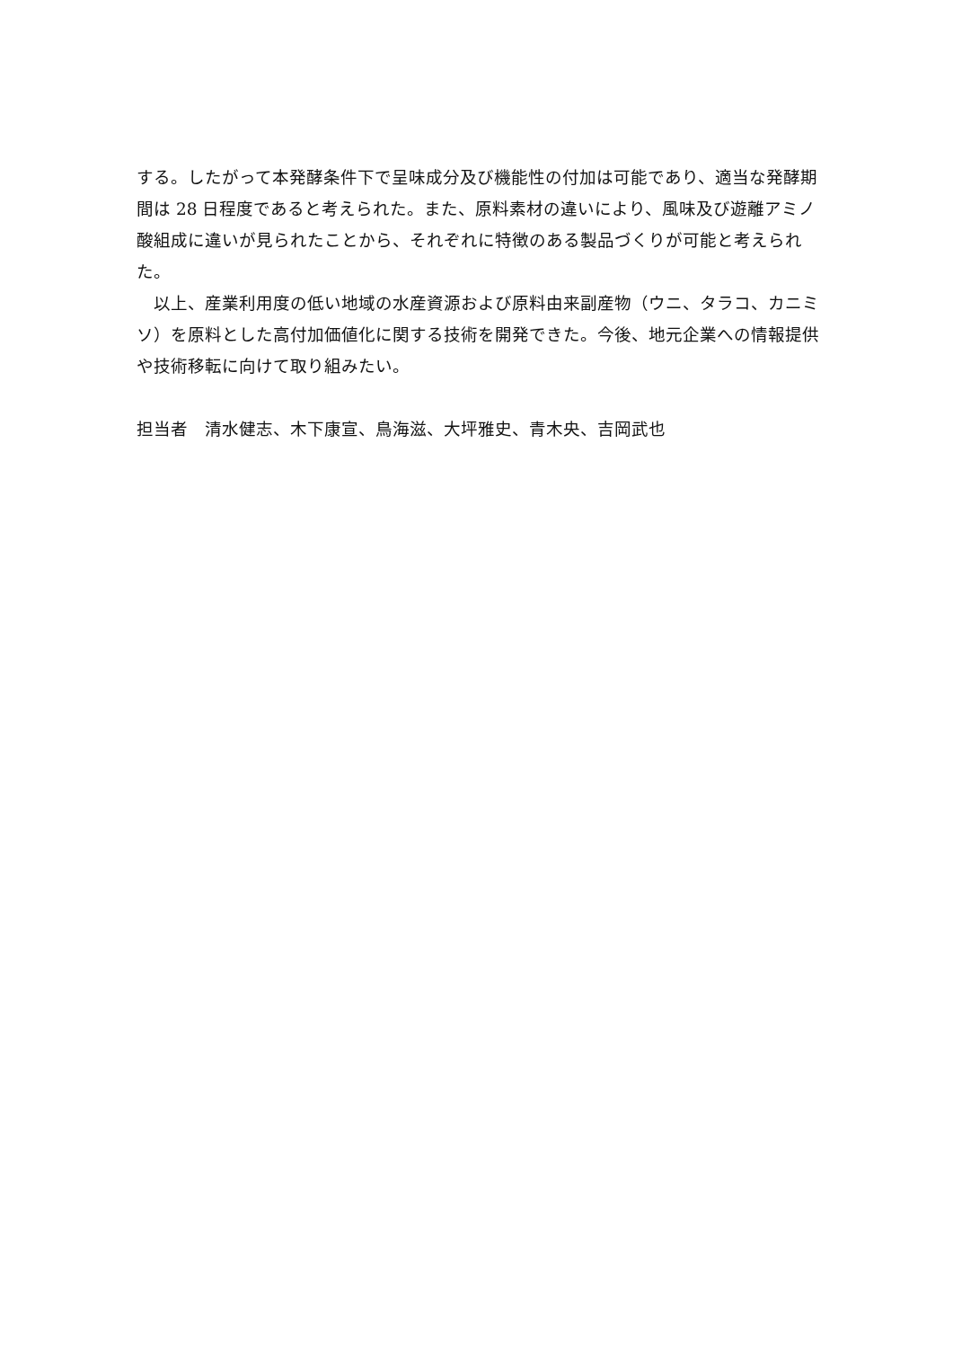する。したがって本発酵条件下で呈味成分及び機能性の付加は可能であり、適当な発酵期間は 28 日程度であると考えられた。また、原料素材の違いにより、風味及び遊離アミノ酸組成に違いが見られたことから、それぞれに特徴のある製品づくりが可能と考えられた。
　以上、産業利用度の低い地域の水産資源および原料由来副産物（ウニ、タラコ、カニミソ）を原料とした高付加価値化に関する技術を開発できた。今後、地元企業への情報提供や技術移転に向けて取り組みたい。
担当者　清水健志、木下康宣、鳥海滋、大坪雅史、青木央、吉岡武也